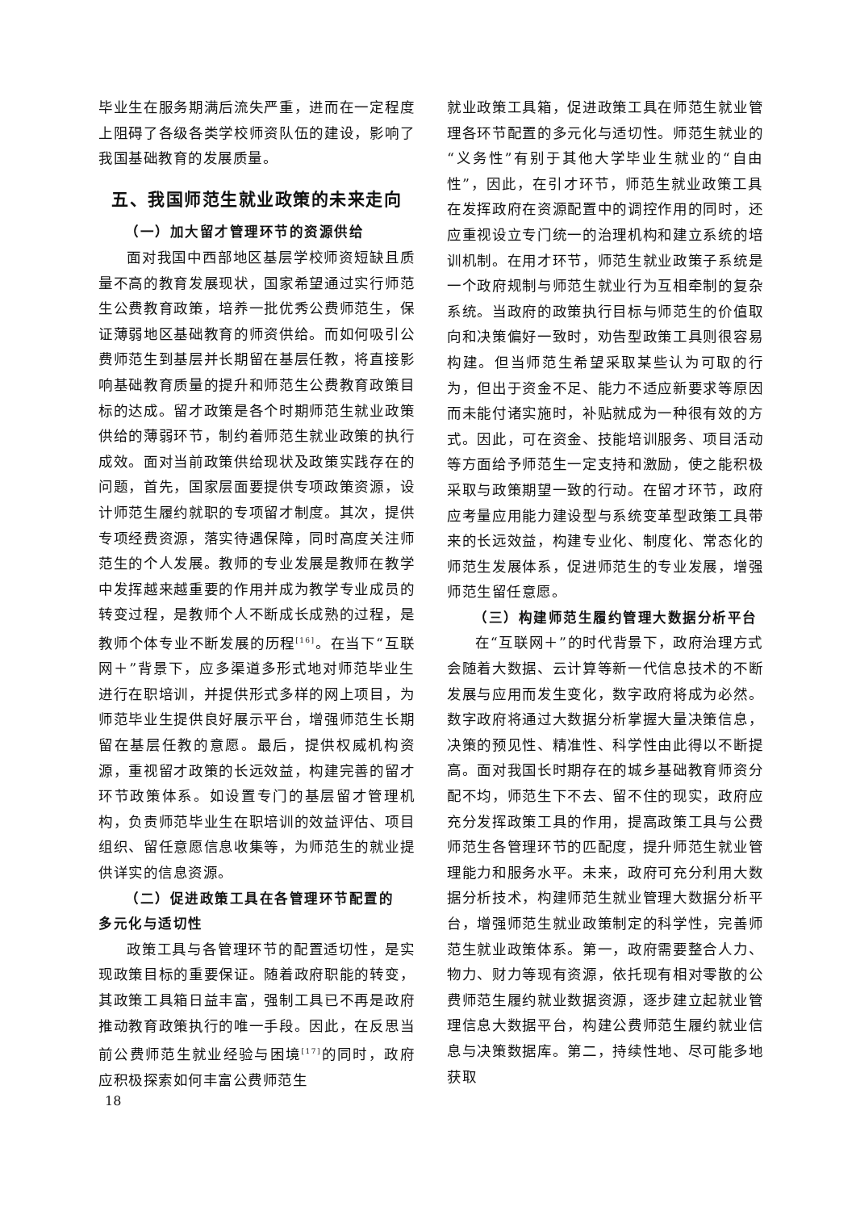毕业生在服务期满后流失严重，进而在一定程度上阻碍了各级各类学校师资队伍的建设，影响了我国基础教育的发展质量。
五、我国师范生就业政策的未来走向
（一）加大留才管理环节的资源供给
面对我国中西部地区基层学校师资短缺且质量不高的教育发展现状，国家希望通过实行师范生公费教育政策，培养一批优秀公费师范生，保证薄弱地区基础教育的师资供给。而如何吸引公费师范生到基层并长期留在基层任教，将直接影响基础教育质量的提升和师范生公费教育政策目标的达成。留才政策是各个时期师范生就业政策供给的薄弱环节，制约着师范生就业政策的执行成效。面对当前政策供给现状及政策实践存在的问题，首先，国家层面要提供专项政策资源，设计师范生履约就职的专项留才制度。其次，提供专项经费资源，落实待遇保障，同时高度关注师范生的个人发展。教师的专业发展是教师在教学中发挥越来越重要的作用并成为教学专业成员的转变过程，是教师个人不断成长成熟的过程，是教师个体专业不断发展的历程<sup>[16]</sup>。在当下“互联网＋”背景下，应多渠道多形式地对师范毕业生进行在职培训，并提供形式多样的网上项目，为师范毕业生提供良好展示平台，增强师范生长期留在基层任教的意愿。最后，提供权威机构资源，重视留才政策的长远效益，构建完善的留才环节政策体系。如设置专门的基层留才管理机构，负责师范毕业生在职培训的效益评估、项目组织、留任意愿信息收集等，为师范生的就业提供详实的信息资源。
（二）促进政策工具在各管理环节配置的
多元化与适切性
政策工具与各管理环节的配置适切性，是实现政策目标的重要保证。随着政府职能的转变，其政策工具箱日益丰富，强制工具已不再是政府推动教育政策执行的唯一手段。因此，在反思当前公费师范生就业经验与困境<sup>[17]</sup>的同时，政府应积极探索如何丰富公费师范生
就业政策工具箱，促进政策工具在师范生就业管理各环节配置的多元化与适切性。师范生就业的“义务性”有别于其他大学毕业生就业的“自由性”，因此，在引才环节，师范生就业政策工具在发挥政府在资源配置中的调控作用的同时，还应重视设立专门统一的治理机构和建立系统的培训机制。在用才环节，师范生就业政策子系统是一个政府规制与师范生就业行为互相牵制的复杂系统。当政府的政策执行目标与师范生的价值取向和决策偏好一致时，劝告型政策工具则很容易构建。但当师范生希望采取某些认为可取的行为，但出于资金不足、能力不适应新要求等原因而未能付诸实施时，补贴就成为一种很有效的方式。因此，可在资金、技能培训服务、项目活动等方面给予师范生一定支持和激励，使之能积极采取与政策期望一致的行动。在留才环节，政府应考量应用能力建设型与系统变革型政策工具带来的长远效益，构建专业化、制度化、常态化的师范生发展体系，促进师范生的专业发展，增强师范生留任意愿。
（三）构建师范生履约管理大数据分析平台
在“互联网＋”的时代背景下，政府治理方式会随着大数据、云计算等新一代信息技术的不断发展与应用而发生变化，数字政府将成为必然。数字政府将通过大数据分析掌握大量决策信息，决策的预见性、精准性、科学性由此得以不断提高。面对我国长时期存在的城乡基础教育师资分配不均，师范生下不去、留不住的现实，政府应充分发挥政策工具的作用，提高政策工具与公费师范生各管理环节的匹配度，提升师范生就业管理能力和服务水平。未来，政府可充分利用大数据分析技术，构建师范生就业管理大数据分析平台，增强师范生就业政策制定的科学性，完善师范生就业政策体系。第一，政府需要整合人力、物力、财力等现有资源，依托现有相对零散的公费师范生履约就业数据资源，逐步建立起就业管理信息大数据平台，构建公费师范生履约就业信息与决策数据库。第二，持续性地、尽可能多地获取
18